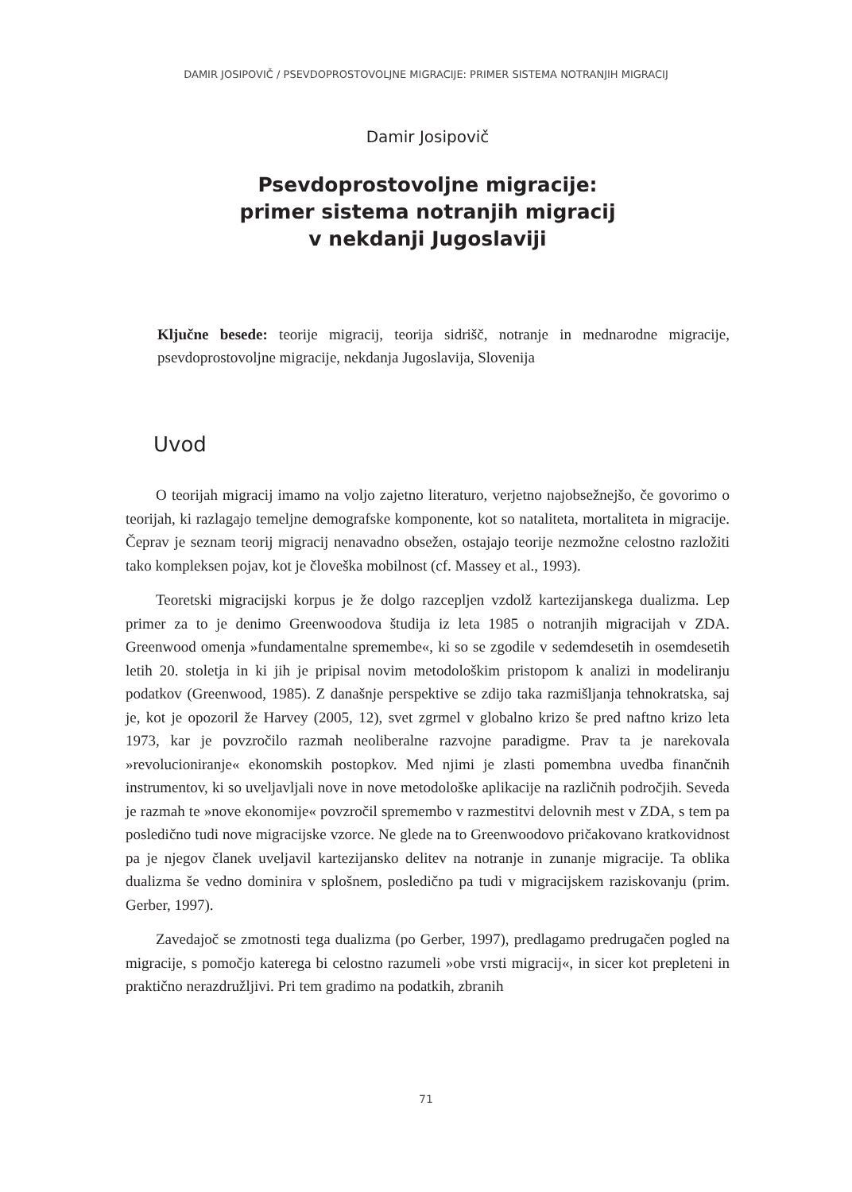DAMIR JOSIPOVIČ / PSEVDOPROSTOVOLJNE MIGRACIJE: PRIMER SISTEMA NOTRANJIH MIGRACIJ
Damir Josipovič
Psevdoprostovoljne migracije:
primer sistema notranjih migracij
v nekdanji Jugoslaviji
Ključne besede: teorije migracij, teorija sidrišč, notranje in mednarodne migracije, psevdoprostovoljne migracije, nekdanja Jugoslavija, Slovenija
Uvod
O teorijah migracij imamo na voljo zajetno literaturo, verjetno najobsežnejšo, če govorimo o teorijah, ki razlagajo temeljne demografske komponente, kot so nataliteta, mortaliteta in migracije. Čeprav je seznam teorij migracij nenavadno obsežen, ostajajo teorije nezmožne celostno razložiti tako kompleksen pojav, kot je človeška mobilnost (cf. Massey et al., 1993).
Teoretski migracijski korpus je že dolgo razcepljen vzdolž kartezijanskega dualizma. Lep primer za to je denimo Greenwoodova študija iz leta 1985 o notranjih migracijah v ZDA. Greenwood omenja »fundamentalne spremembe«, ki so se zgodile v sedemdesetih in osemdesetih letih 20. stoletja in ki jih je pripisal novim metodološkim pristopom k analizi in modeliranju podatkov (Greenwood, 1985). Z današnje perspektive se zdijo taka razmišljanja tehnokratska, saj je, kot je opozoril že Harvey (2005, 12), svet zgrmel v globalno krizo še pred naftno krizo leta 1973, kar je povzročilo razmah neoliberalne razvojne paradigme. Prav ta je narekovala »revolucioniranje« ekonomskih postopkov. Med njimi je zlasti pomembna uvedba finančnih instrumentov, ki so uveljavljali nove in nove metodološke aplikacije na različnih področjih. Seveda je razmah te »nove ekonomije« povzročil spremembo v razmestitvi delovnih mest v ZDA, s tem pa posledično tudi nove migracijske vzorce. Ne glede na to Greenwoodovo pričakovano kratkovidnost pa je njegov članek uveljavil kartezijansko delitev na notranje in zunanje migracije. Ta oblika dualizma še vedno dominira v splošnem, posledično pa tudi v migracijskem raziskovanju (prim. Gerber, 1997).
Zavedajoč se zmotnosti tega dualizma (po Gerber, 1997), predlagamo predrugačen pogled na migracije, s pomočjo katerega bi celostno razumeli »obe vrsti migracij«, in sicer kot prepleteni in praktično nerazdružljivi. Pri tem gradimo na podatkih, zbranih
71